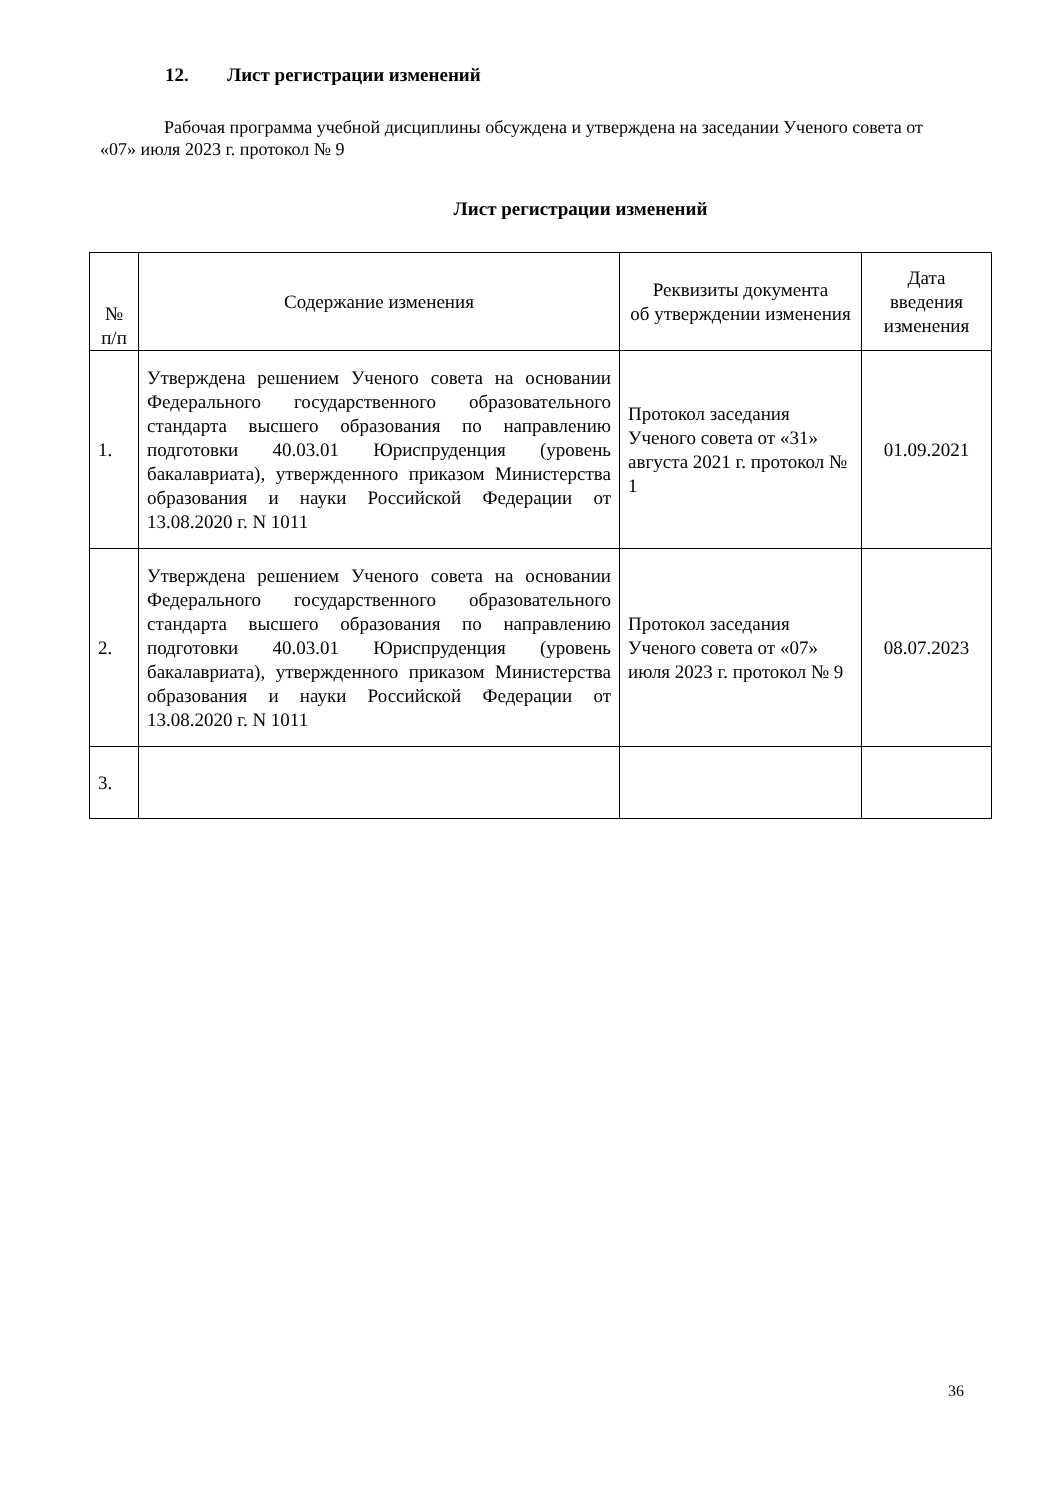12. Лист регистрации изменений
Рабочая программа учебной дисциплины обсуждена и утверждена на заседании Ученого совета от «07» июля 2023 г. протокол № 9
Лист регистрации изменений
| № п/п | Содержание изменения | Реквизиты документа об утверждении изменения | Дата введения изменения |
| --- | --- | --- | --- |
| 1. | Утверждена решением Ученого совета на основании Федерального государственного образовательного стандарта высшего образования по направлению подготовки 40.03.01 Юриспруденция (уровень бакалавриата), утвержденного приказом Министерства образования и науки Российской Федерации от 13.08.2020 г. N 1011 | Протокол заседания Ученого совета от «31» августа 2021 г. протокол № 1 | 01.09.2021 |
| 2. | Утверждена решением Ученого совета на основании Федерального государственного образовательного стандарта высшего образования по направлению подготовки 40.03.01 Юриспруденция (уровень бакалавриата), утвержденного приказом Министерства образования и науки Российской Федерации от 13.08.2020 г. N 1011 | Протокол заседания Ученого совета от «07» июля 2023 г. протокол № 9 | 08.07.2023 |
| 3. | | | |
36